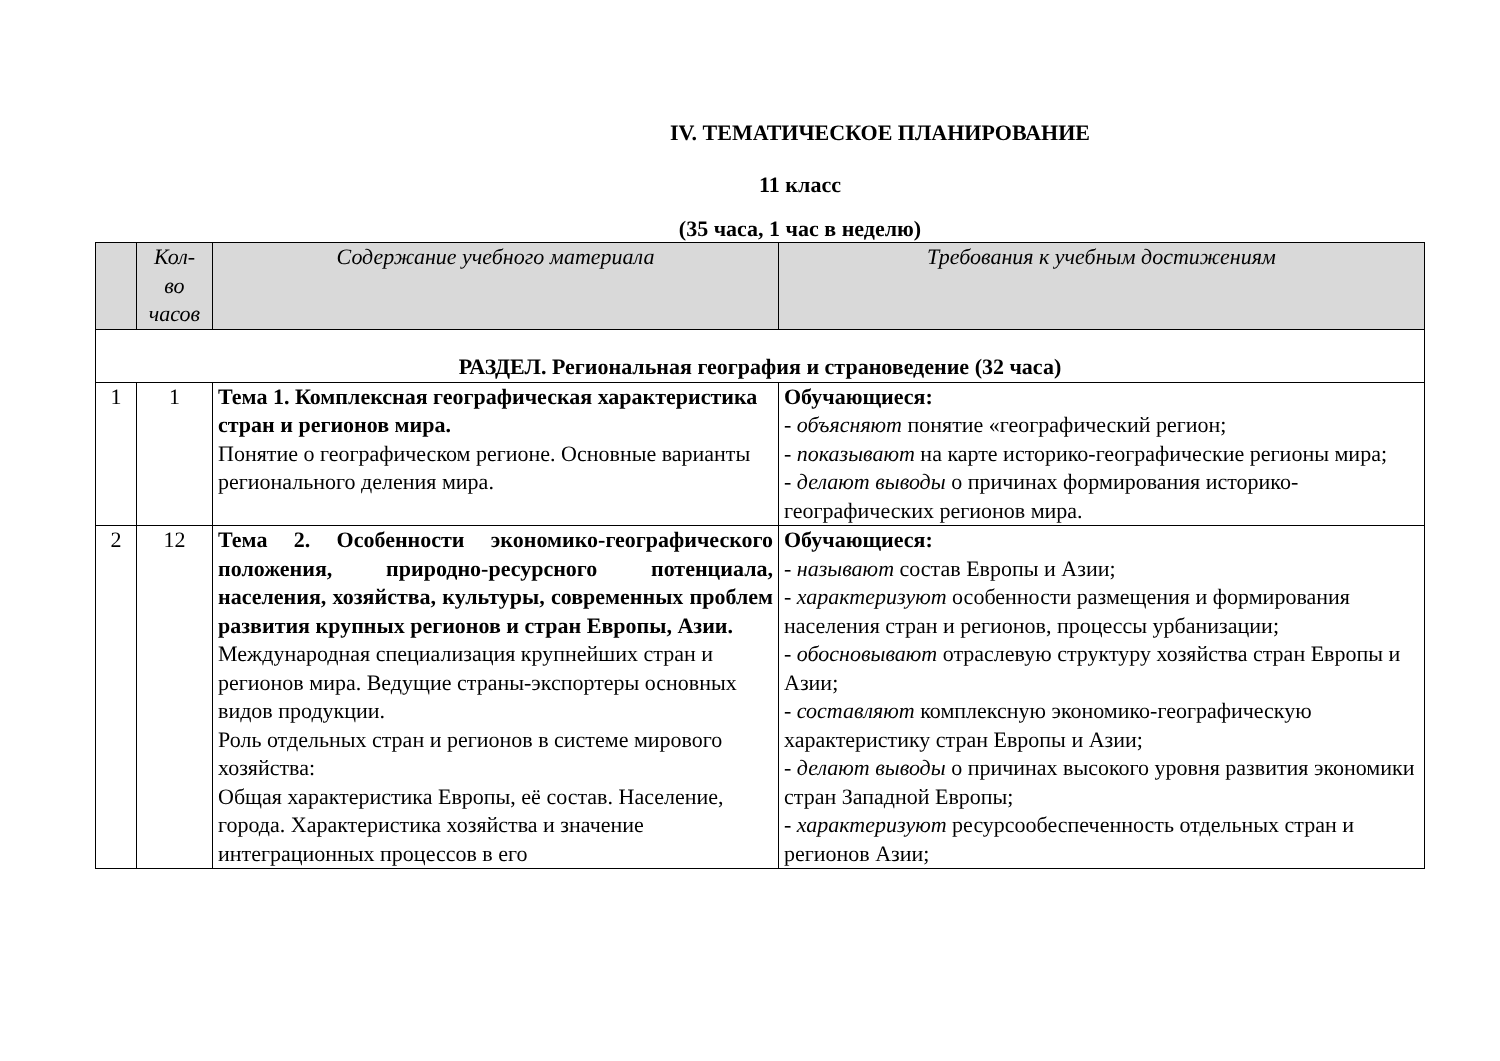IV. ТЕМАТИЧЕСКОЕ ПЛАНИРОВАНИЕ
11 класс
(35 часа, 1 час в неделю)
| | Кол- во часов | Содержание учебного материала | Требования к учебным достижениям |
| --- | --- | --- | --- |
| РАЗДЕЛ. Региональная география и страноведение (32 часа) | | | |
| 1 | 1 | Тема 1. Комплексная географическая характеристика стран и регионов мира. Понятие о географическом регионе. Основные варианты регионального деления мира. | Обучающиеся: - объясняют понятие «географический регион; - показывают на карте историко-географические регионы мира; - делают выводы о причинах формирования историко-географических регионов мира. |
| 2 | 12 | Тема 2. Особенности экономико-географического положения, природно-ресурсного потенциала, населения, хозяйства, культуры, современных проблем развития крупных регионов и стран Европы, Азии. Международная специализация крупнейших стран и регионов мира. Ведущие страны-экспортеры основных видов продукции. Роль отдельных стран и регионов в системе мирового хозяйства: Общая характеристика Европы, её состав. Население, города. Характеристика хозяйства и значение интеграционных процессов в его | Обучающиеся: - называют состав Европы и Азии; - характеризуют особенности размещения и формирования населения стран и регионов, процессы урбанизации; - обосновывают отраслевую структуру хозяйства стран Европы и Азии; - составляют комплексную экономико-географическую характеристику стран Европы и Азии; - делают выводы о причинах высокого уровня развития экономики стран Западной Европы; - характеризуют ресурсообеспеченность отдельных стран и регионов Азии; |